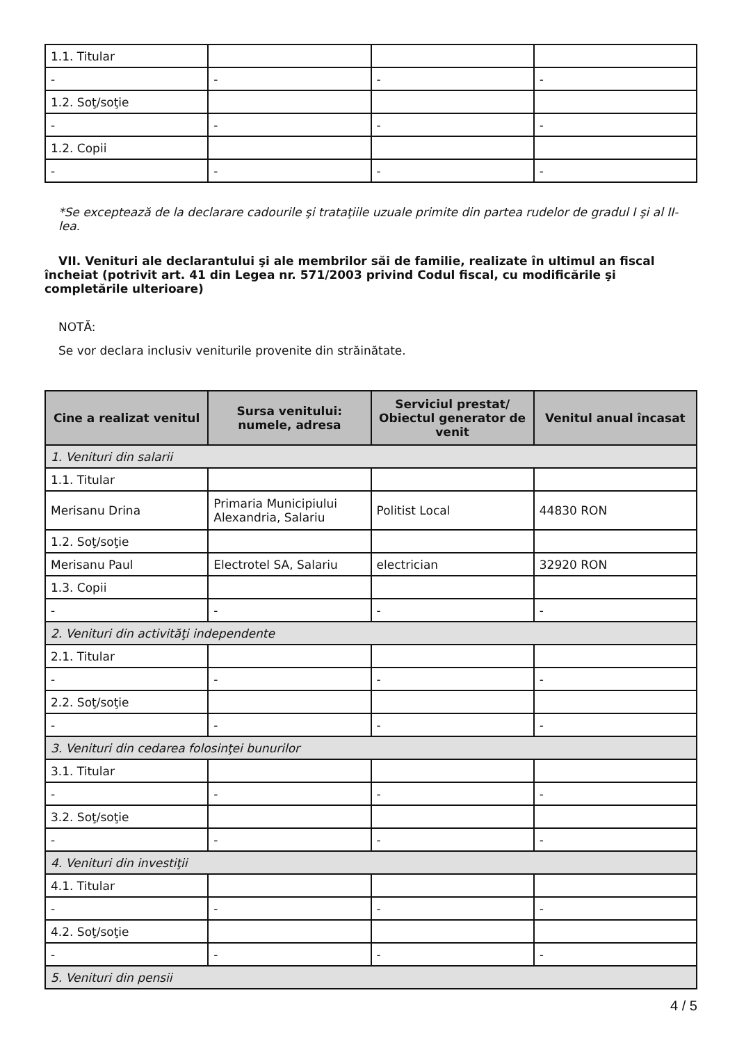| 1.1. Titular | | | |
| - | - | - | - |
| 1.2. Soţ/soţie | | | |
| - | - | - | - |
| 1.2. Copii | | | |
| - | - | - | - |
*Se exceptează de la declarare cadourile şi trataţiile uzuale primite din partea rudelor de gradul I şi al II-lea.
VII. Venituri ale declarantului şi ale membrilor săi de familie, realizate în ultimul an fiscal încheiat (potrivit art. 41 din Legea nr. 571/2003 privind Codul fiscal, cu modificările şi completările ulterioare)
NOTĂ:
Se vor declara inclusiv veniturile provenite din străinătate.
| Cine a realizat venitul | Sursa venitului: numele, adresa | Serviciul prestat/ Obiectul generator de venit | Venitul anual încasat |
| --- | --- | --- | --- |
| 1. Venituri din salarii | | | |
| 1.1. Titular | | | |
| Merisanu Drina | Primaria Municipiului Alexandria, Salariu | Politist Local | 44830 RON |
| 1.2. Soţ/soţie | | | |
| Merisanu Paul | Electrotel SA, Salariu | electrician | 32920 RON |
| 1.3. Copii | | | |
| - | - | - | - |
| 2. Venituri din activităţi independente | | | |
| 2.1. Titular | | | |
| - | - | - | - |
| 2.2. Soţ/soţie | | | |
| - | - | - | - |
| 3. Venituri din cedarea folosinţei bunurilor | | | |
| 3.1. Titular | | | |
| - | - | - | - |
| 3.2. Soţ/soţie | | | |
| - | - | - | - |
| 4. Venituri din investiţii | | | |
| 4.1. Titular | | | |
| - | - | - | - |
| 4.2. Soţ/soţie | | | |
| - | - | - | - |
| 5. Venituri din pensii | | | |
4 / 5